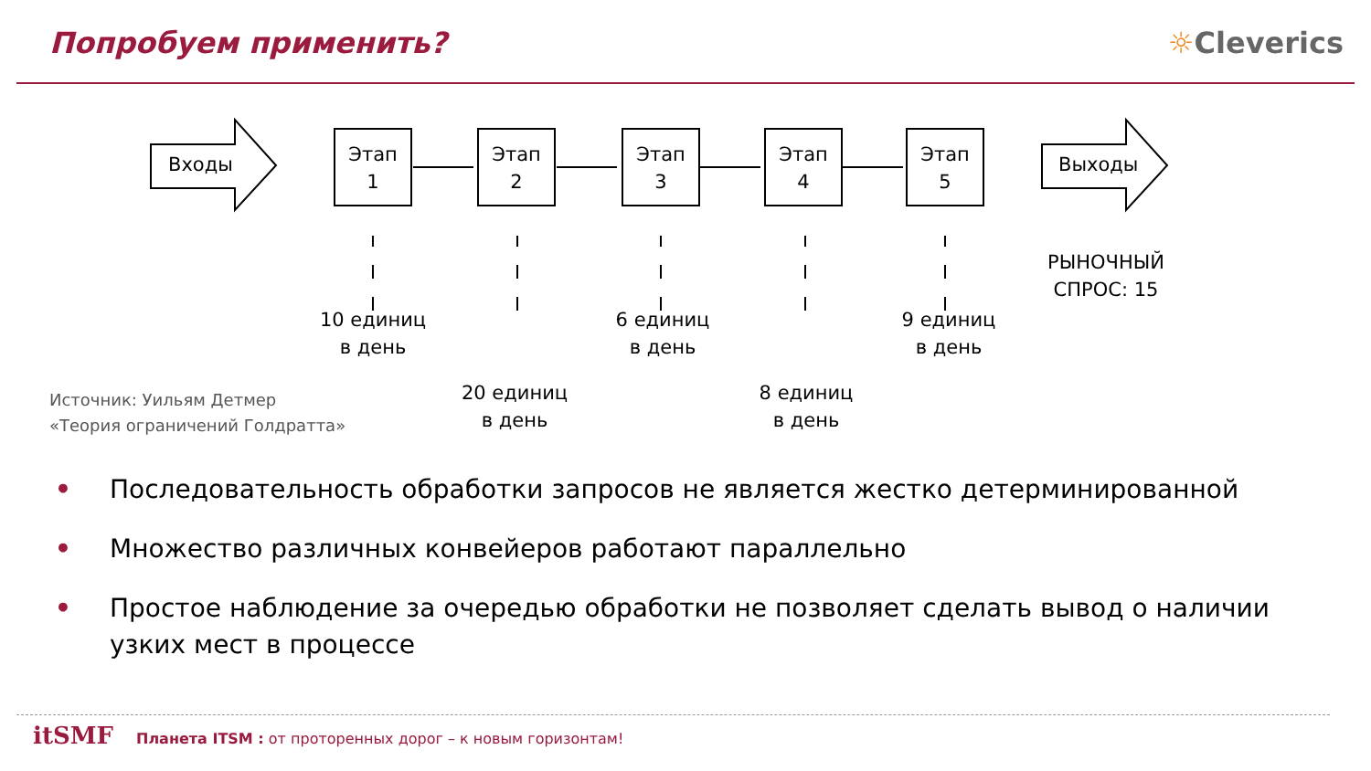Попробуем применить? ☼Cleverics
Входы
Этап
1
Этап
2
Этап
3
Этап
4
Этап
5
Выходы
10 единиц
в день
20 единиц
в день
6 единиц
в день
8 единиц
в день
9 единиц
в день
РЫНОЧНЫЙ
СПРОС: 15
Источник: Уильям Детмер
«Теория ограничений Голдратта»
• Последовательность обработки запросов не является жестко детерминированной
• Множество различных конвейеров работают параллельно
• Простое наблюдение за очередью обработки не позволяет сделать вывод о наличии узких мест в процессе
itSMF Планета ITSM : от проторенных дорог – к новым горизонтам!